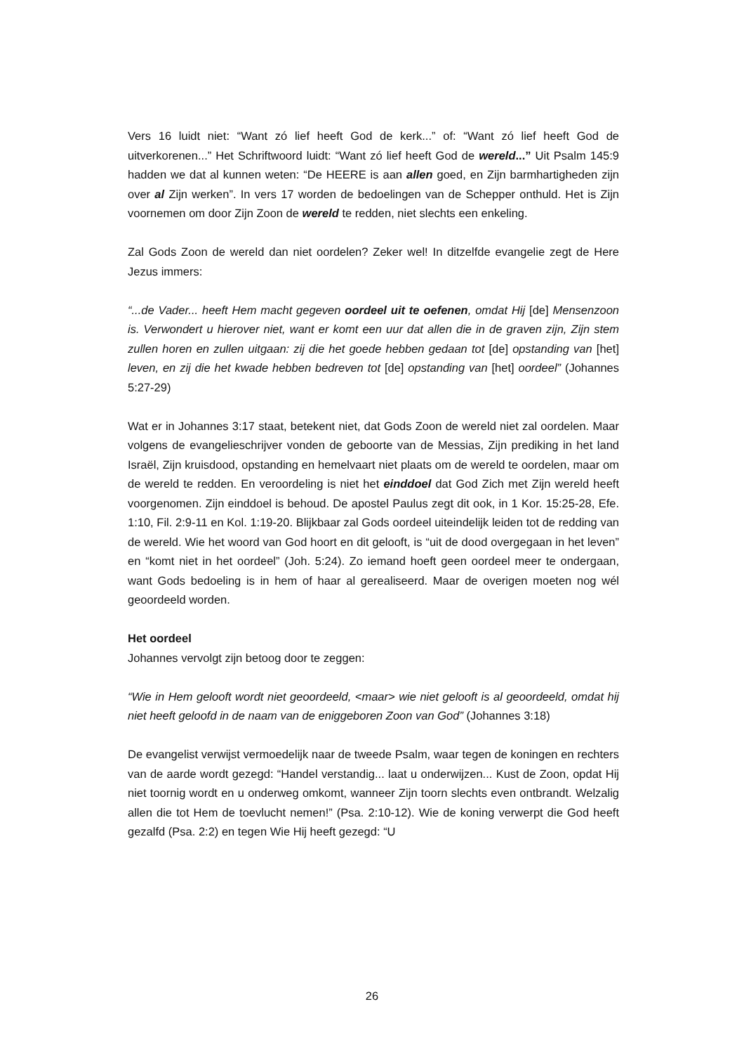Vers 16 luidt niet: “Want zó lief heeft God de kerk...” of: “Want zó lief heeft God de uitverkorenen...” Het Schriftwoord luidt: “Want zó lief heeft God de wereld...” Uit Psalm 145:9 hadden we dat al kunnen weten: “De HEERE is aan allen goed, en Zijn barmhartigheden zijn over al Zijn werken”. In vers 17 worden de bedoelingen van de Schepper onthuld. Het is Zijn voornemen om door Zijn Zoon de wereld te redden, niet slechts een enkeling.
Zal Gods Zoon de wereld dan niet oordelen? Zeker wel! In ditzelfde evangelie zegt de Here Jezus immers:
“...de Vader... heeft Hem macht gegeven oordeel uit te oefenen, omdat Hij [de] Mensenzoon is. Verwondert u hierover niet, want er komt een uur dat allen die in de graven zijn, Zijn stem zullen horen en zullen uitgaan: zij die het goede hebben gedaan tot [de] opstanding van [het] leven, en zij die het kwade hebben bedreven tot [de] opstanding van [het] oordeel” (Johannes 5:27-29)
Wat er in Johannes 3:17 staat, betekent niet, dat Gods Zoon de wereld niet zal oordelen. Maar volgens de evangelieschrijver vonden de geboorte van de Messias, Zijn prediking in het land Israël, Zijn kruisdood, opstanding en hemelvaart niet plaats om de wereld te oordelen, maar om de wereld te redden. En veroordeling is niet het einddoel dat God Zich met Zijn wereld heeft voorgenomen. Zijn einddoel is behoud. De apostel Paulus zegt dit ook, in 1 Kor. 15:25-28, Efe. 1:10, Fil. 2:9-11 en Kol. 1:19-20. Blijkbaar zal Gods oordeel uiteindelijk leiden tot de redding van de wereld. Wie het woord van God hoort en dit gelooft, is “uit de dood overgegaan in het leven” en “komt niet in het oordeel” (Joh. 5:24). Zo iemand hoeft geen oordeel meer te ondergaan, want Gods bedoeling is in hem of haar al gerealiseerd. Maar de overigen moeten nog wél geoordeeld worden.
Het oordeel
Johannes vervolgt zijn betoog door te zeggen:
“Wie in Hem gelooft wordt niet geoordeeld, <maar> wie niet gelooft is al geoordeeld, omdat hij niet heeft geloofd in de naam van de eniggeboren Zoon van God” (Johannes 3:18)
De evangelist verwijst vermoedelijk naar de tweede Psalm, waar tegen de koningen en rechters van de aarde wordt gezegd: “Handel verstandig... laat u onderwijzen... Kust de Zoon, opdat Hij niet toornig wordt en u onderweg omkomt, wanneer Zijn toorn slechts even ontbrandt. Welzalig allen die tot Hem de toevlucht nemen!” (Psa. 2:10-12). Wie de koning verwerpt die God heeft gezalfd (Psa. 2:2) en tegen Wie Hij heeft gezegd: “U
26